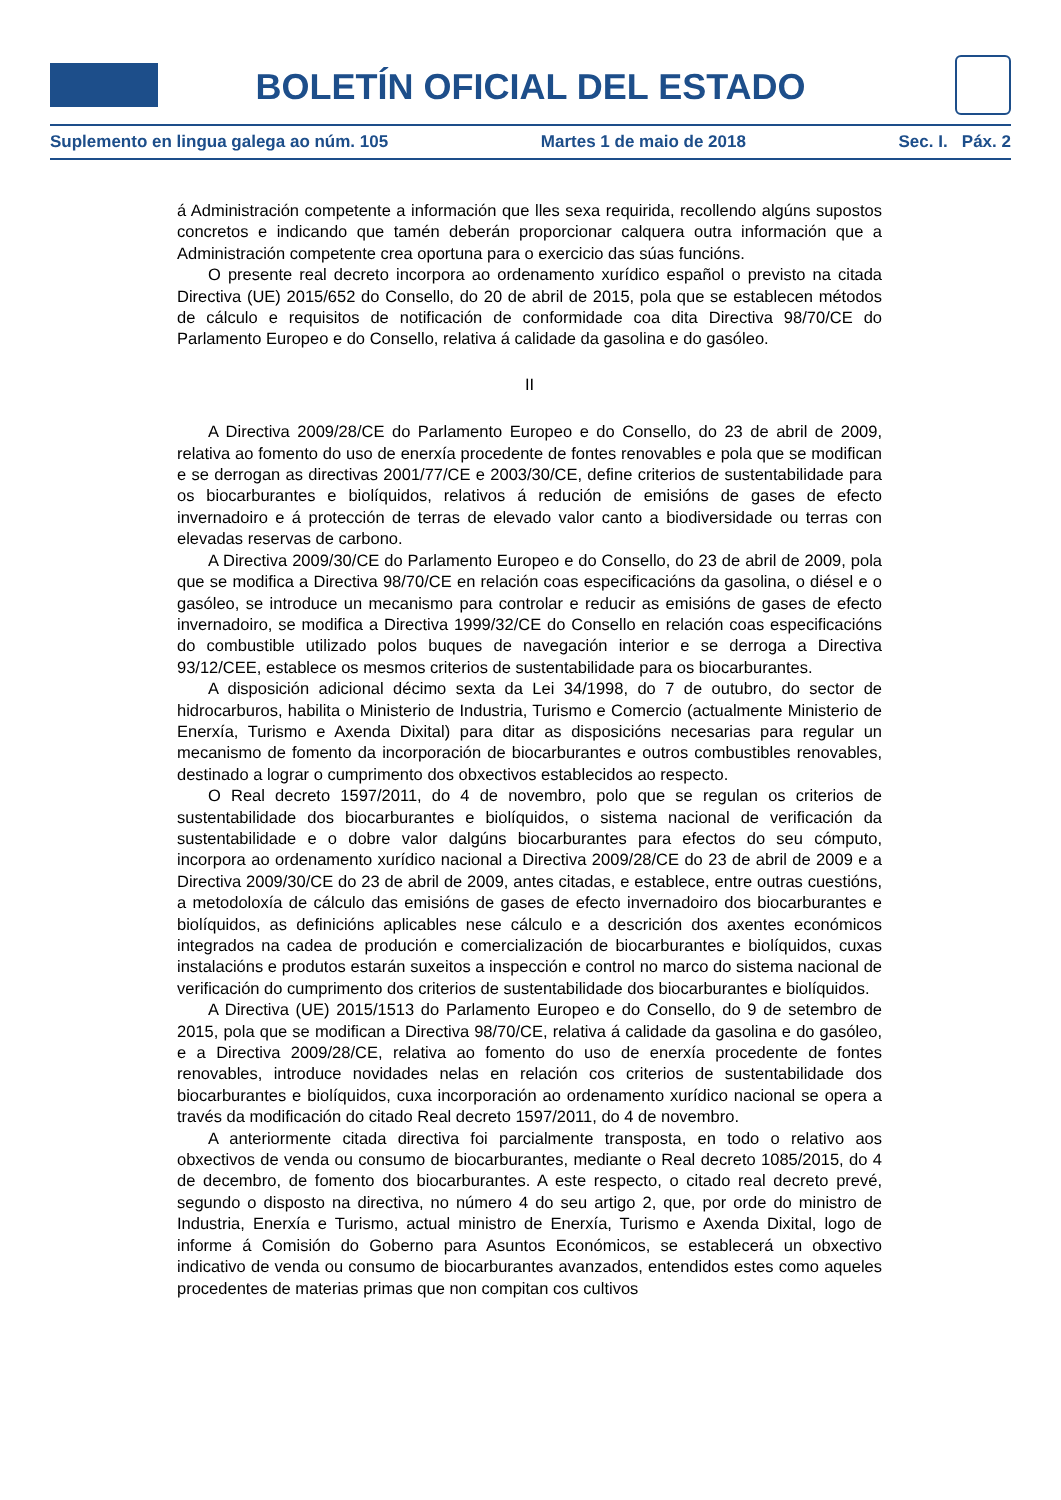BOLETÍN OFICIAL DEL ESTADO
Suplemento en lingua galega ao núm. 105 Martes 1 de maio de 2018 Sec. I. Páx. 2
á Administración competente a información que lles sexa requirida, recollendo algúns supostos concretos e indicando que tamén deberán proporcionar calquera outra información que a Administración competente crea oportuna para o exercicio das súas funcións.
O presente real decreto incorpora ao ordenamento xurídico español o previsto na citada Directiva (UE) 2015/652 do Consello, do 20 de abril de 2015, pola que se establecen métodos de cálculo e requisitos de notificación de conformidade coa dita Directiva 98/70/CE do Parlamento Europeo e do Consello, relativa á calidade da gasolina e do gasóleo.
II
A Directiva 2009/28/CE do Parlamento Europeo e do Consello, do 23 de abril de 2009, relativa ao fomento do uso de enerxía procedente de fontes renovables e pola que se modifican e se derrogan as directivas 2001/77/CE e 2003/30/CE, define criterios de sustentabilidade para os biocarburantes e biolíquidos, relativos á redución de emisións de gases de efecto invernadoiro e á protección de terras de elevado valor canto a biodiversidade ou terras con elevadas reservas de carbono.
A Directiva 2009/30/CE do Parlamento Europeo e do Consello, do 23 de abril de 2009, pola que se modifica a Directiva 98/70/CE en relación coas especificacións da gasolina, o diésel e o gasóleo, se introduce un mecanismo para controlar e reducir as emisións de gases de efecto invernadoiro, se modifica a Directiva 1999/32/CE do Consello en relación coas especificacións do combustible utilizado polos buques de navegación interior e se derroga a Directiva 93/12/CEE, establece os mesmos criterios de sustentabilidade para os biocarburantes.
A disposición adicional décimo sexta da Lei 34/1998, do 7 de outubro, do sector de hidrocarburos, habilita o Ministerio de Industria, Turismo e Comercio (actualmente Ministerio de Enerxía, Turismo e Axenda Dixital) para ditar as disposicións necesarias para regular un mecanismo de fomento da incorporación de biocarburantes e outros combustibles renovables, destinado a lograr o cumprimento dos obxectivos establecidos ao respecto.
O Real decreto 1597/2011, do 4 de novembro, polo que se regulan os criterios de sustentabilidade dos biocarburantes e biolíquidos, o sistema nacional de verificación da sustentabilidade e o dobre valor dalgúns biocarburantes para efectos do seu cómputo, incorpora ao ordenamento xurídico nacional a Directiva 2009/28/CE do 23 de abril de 2009 e a Directiva 2009/30/CE do 23 de abril de 2009, antes citadas, e establece, entre outras cuestións, a metodoloxía de cálculo das emisións de gases de efecto invernadoiro dos biocarburantes e biolíquidos, as definicións aplicables nese cálculo e a descrición dos axentes económicos integrados na cadea de produción e comercialización de biocarburantes e biolíquidos, cuxas instalacións e produtos estarán suxeitos a inspección e control no marco do sistema nacional de verificación do cumprimento dos criterios de sustentabilidade dos biocarburantes e biolíquidos.
A Directiva (UE) 2015/1513 do Parlamento Europeo e do Consello, do 9 de setembro de 2015, pola que se modifican a Directiva 98/70/CE, relativa á calidade da gasolina e do gasóleo, e a Directiva 2009/28/CE, relativa ao fomento do uso de enerxía procedente de fontes renovables, introduce novidades nelas en relación cos criterios de sustentabilidade dos biocarburantes e biolíquidos, cuxa incorporación ao ordenamento xurídico nacional se opera a través da modificación do citado Real decreto 1597/2011, do 4 de novembro.
A anteriormente citada directiva foi parcialmente transposta, en todo o relativo aos obxectivos de venda ou consumo de biocarburantes, mediante o Real decreto 1085/2015, do 4 de decembro, de fomento dos biocarburantes. A este respecto, o citado real decreto prevé, segundo o disposto na directiva, no número 4 do seu artigo 2, que, por orde do ministro de Industria, Enerxía e Turismo, actual ministro de Enerxía, Turismo e Axenda Dixital, logo de informe á Comisión do Goberno para Asuntos Económicos, se establecerá un obxectivo indicativo de venda ou consumo de biocarburantes avanzados, entendidos estes como aqueles procedentes de materias primas que non compitan cos cultivos